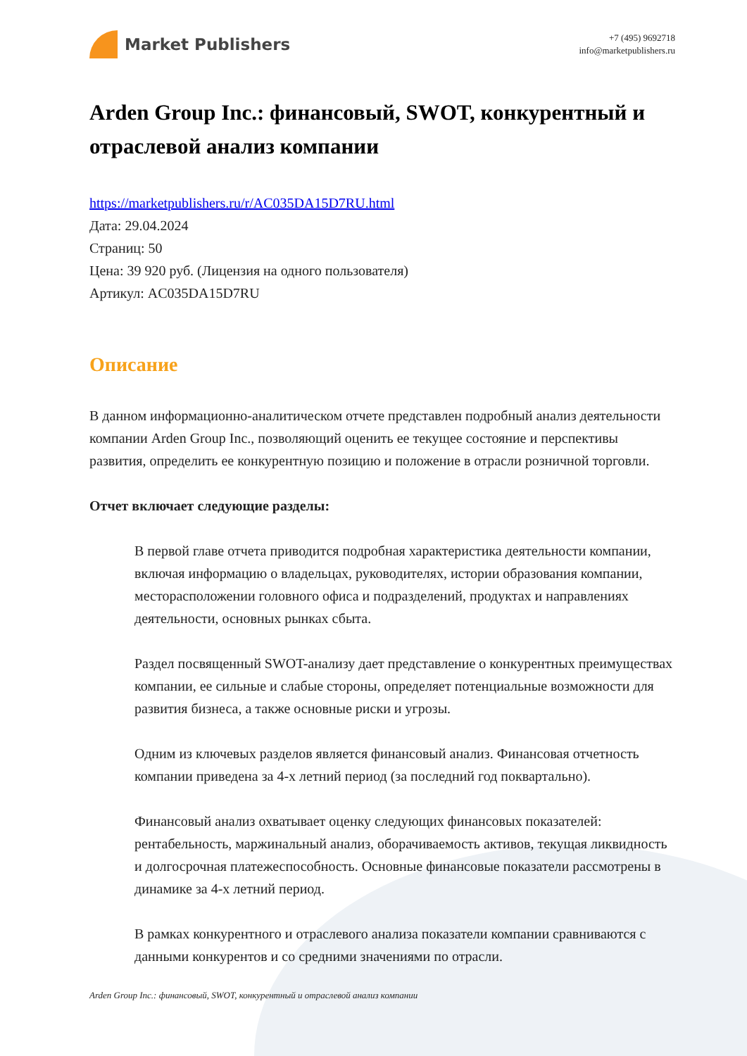Market Publishers
+7 (495) 9692718
info@marketpublishers.ru
Arden Group Inc.: финансовый, SWOT, конкурентный и отраслевой анализ компании
https://marketpublishers.ru/r/AC035DA15D7RU.html
Дата: 29.04.2024
Страниц: 50
Цена: 39 920 руб. (Лицензия на одного пользователя)
Артикул: AC035DA15D7RU
Описание
В данном информационно-аналитическом отчете представлен подробный анализ деятельности компании Arden Group Inc., позволяющий оценить ее текущее состояние и перспективы развития, определить ее конкурентную позицию и положение в отрасли розничной торговли.
Отчет включает следующие разделы:
В первой главе отчета приводится подробная характеристика деятельности компании, включая информацию о владельцах, руководителях, истории образования компании, месторасположении головного офиса и подразделений, продуктах и направлениях деятельности, основных рынках сбыта.
Раздел посвященный SWOT-анализу дает представление о конкурентных преимуществах компании, ее сильные и слабые стороны, определяет потенциальные возможности для развития бизнеса, а также основные риски и угрозы.
Одним из ключевых разделов является финансовый анализ. Финансовая отчетность компании приведена за 4-х летний период (за последний год поквартально).
Финансовый анализ охватывает оценку следующих финансовых показателей: рентабельность, маржинальный анализ, оборачиваемость активов, текущая ликвидность и долгосрочная платежеспособность. Основные финансовые показатели рассмотрены в динамике за 4-х летний период.
В рамках конкурентного и отраслевого анализа показатели компании сравниваются с данными конкурентов и со средними значениями по отрасли.
Arden Group Inc.: финансовый, SWOT, конкурентный и отраслевой анализ компании